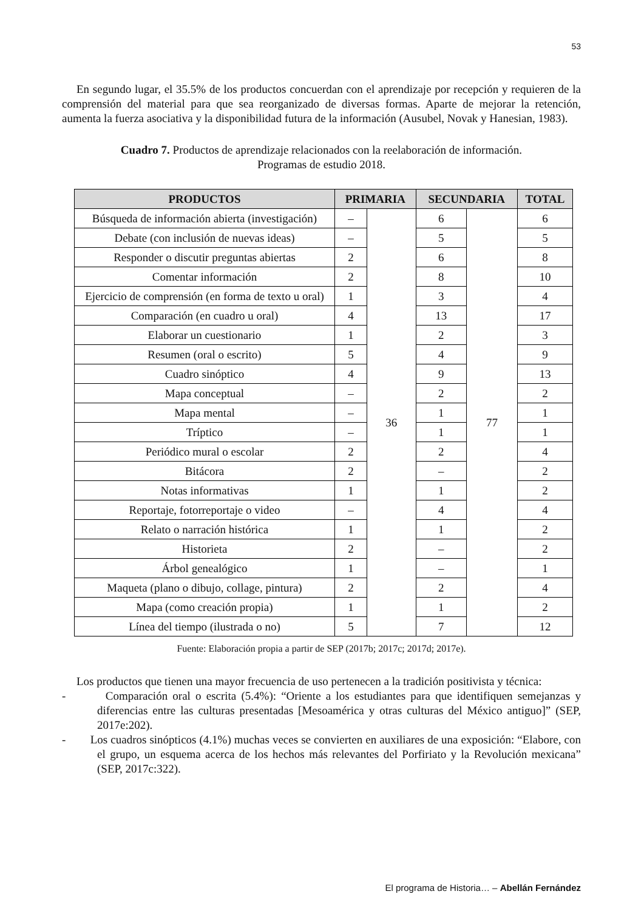53
En segundo lugar, el 35.5% de los productos concuerdan con el aprendizaje por recepción y requieren de la comprensión del material para que sea reorganizado de diversas formas. Aparte de mejorar la retención, aumenta la fuerza asociativa y la disponibilidad futura de la información (Ausubel, Novak y Hanesian, 1983).
Cuadro 7. Productos de aprendizaje relacionados con la reelaboración de información.
Programas de estudio 2018.
| PRODUCTOS | PRIMARIA | | SECUNDARIA | | TOTAL |
| --- | --- | --- | --- | --- | --- |
| Búsqueda de información abierta (investigación) | – | 36 | 6 | 77 | 6 |
| Debate (con inclusión de nuevas ideas) | – | | 5 | | 5 |
| Responder o discutir preguntas abiertas | 2 | | 6 | | 8 |
| Comentar información | 2 | | 8 | | 10 |
| Ejercicio de comprensión (en forma de texto u oral) | 1 | | 3 | | 4 |
| Comparación (en cuadro u oral) | 4 | | 13 | | 17 |
| Elaborar un cuestionario | 1 | | 2 | | 3 |
| Resumen (oral o escrito) | 5 | | 4 | | 9 |
| Cuadro sinóptico | 4 | | 9 | | 13 |
| Mapa conceptual | – | | 2 | | 2 |
| Mapa mental | – | | 1 | | 1 |
| Tríptico | – | | 1 | | 1 |
| Periódico mural o escolar | 2 | | 2 | | 4 |
| Bitácora | 2 | | – | | 2 |
| Notas informativas | 1 | | 1 | | 2 |
| Reportaje, fotorreportaje o video | – | | 4 | | 4 |
| Relato o narración histórica | 1 | | 1 | | 2 |
| Historieta | 2 | | – | | 2 |
| Árbol genealógico | 1 | | – | | 1 |
| Maqueta (plano o dibujo, collage, pintura) | 2 | | 2 | | 4 |
| Mapa (como creación propia) | 1 | | 1 | | 2 |
| Línea del tiempo (ilustrada o no) | 5 | | 7 | | 12 |
Fuente: Elaboración propia a partir de SEP (2017b; 2017c; 2017d; 2017e).
Los productos que tienen una mayor frecuencia de uso pertenecen a la tradición positivista y técnica:
- Comparación oral o escrita (5.4%): “Oriente a los estudiantes para que identifiquen semejanzas y diferencias entre las culturas presentadas [Mesoamérica y otras culturas del México antiguo]” (SEP, 2017e:202).
- Los cuadros sinópticos (4.1%) muchas veces se convierten en auxiliares de una exposición: “Elabore, con el grupo, un esquema acerca de los hechos más relevantes del Porfiriato y la Revolución mexicana” (SEP, 2017c:322).
El programa de Historia… – Abellán Fernández